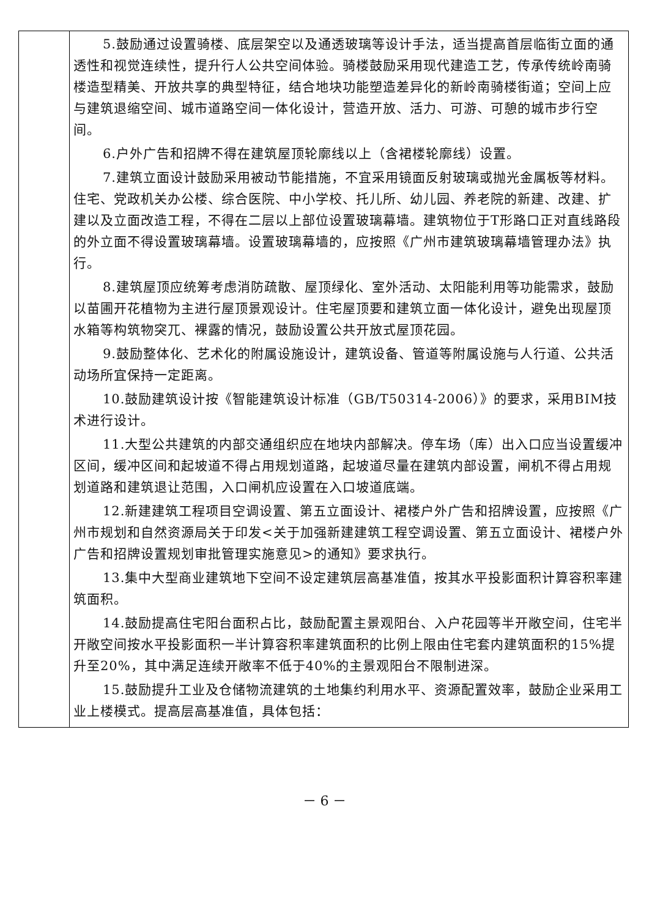| | 5.鼓励通过设置骑楼、底层架空以及通透玻璃等设计手法，适当提高首层临街立面的通透性和视觉连续性，提升行人公共空间体验。骑楼鼓励采用现代建造工艺，传承传统岭南骑楼造型精美、开放共享的典型特征，结合地块功能塑造差异化的新岭南骑楼街道；空间上应与建筑退缩空间、城市道路空间一体化设计，营造开放、活力、可游、可憩的城市步行空间。 6.户外广告和招牌不得在建筑屋顶轮廓线以上（含裙楼轮廓线）设置。 7.建筑立面设计鼓励采用被动节能措施，不宜采用镜面反射玻璃或抛光金属板等材料。住宅、党政机关办公楼、综合医院、中小学校、托儿所、幼儿园、养老院的新建、改建、扩建以及立面改造工程，不得在二层以上部位设置玻璃幕墙。建筑物位于T形路口正对直线路段的外立面不得设置玻璃幕墙。设置玻璃幕墙的，应按照《广州市建筑玻璃幕墙管理办法》执行。 8.建筑屋顶应统筹考虑消防疏散、屋顶绿化、室外活动、太阳能利用等功能需求，鼓励以苗圃开花植物为主进行屋顶景观设计。住宅屋顶要和建筑立面一体化设计，避免出现屋顶水箱等构筑物突兀、裸露的情况，鼓励设置公共开放式屋顶花园。 9.鼓励整体化、艺术化的附属设施设计，建筑设备、管道等附属设施与人行道、公共活动场所宜保持一定距离。 10.鼓励建筑设计按《智能建筑设计标准（GB/T50314-2006）》的要求，采用BIM技术进行设计。 11.大型公共建筑的内部交通组织应在地块内部解决。停车场（库）出入口应当设置缓冲区间，缓冲区间和起坡道不得占用规划道路，起坡道尽量在建筑内部设置，闸机不得占用规划道路和建筑退让范围，入口闸机应设置在入口坡道底端。 12.新建建筑工程项目空调设置、第五立面设计、裙楼户外广告和招牌设置，应按照《广州市规划和自然资源局关于印发<关于加强新建建筑工程空调设置、第五立面设计、裙楼户外广告和招牌设置规划审批管理实施意见>的通知》要求执行。 13.集中大型商业建筑地下空间不设定建筑层高基准值，按其水平投影面积计算容积率建筑面积。 14.鼓励提高住宅阳台面积占比，鼓励配置主景观阳台、入户花园等半开敞空间，住宅半开敞空间按水平投影面积一半计算容积率建筑面积的比例上限由住宅套内建筑面积的15%提升至20%，其中满足连续开敞率不低于40%的主景观阳台不限制进深。 15.鼓励提升工业及仓储物流建筑的土地集约利用水平、资源配置效率，鼓励企业采用工业上楼模式。提高层高基准值，具体包括： |
－ 6 －